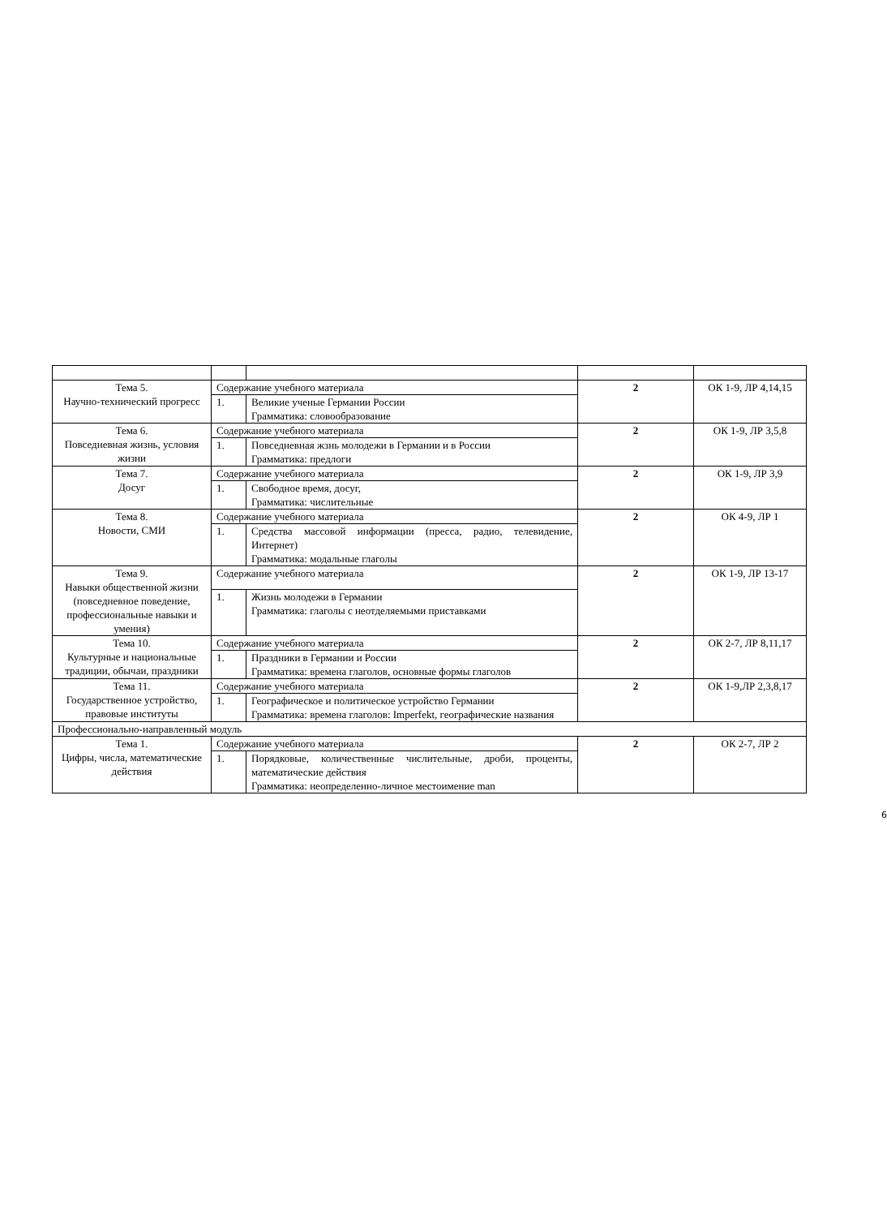| Тема 5. Научно-технический прогресс | Содержание учебного материала | | 2 | ОК 1-9, ЛР 4,14,15 |
| | 1. | Великие ученые Германии России Грамматика: словообразование | | |
| Тема 6. Повседневная жизнь, условия жизни | Содержание учебного материала | | 2 | ОК 1-9, ЛР 3,5,8 |
| | 1. | Повседневная жзнь молодежи в Германии и в России Грамматика: предлоги | | |
| Тема 7. Досуг | Содержание учебного материала | | 2 | ОК 1-9, ЛР 3,9 |
| | 1. | Свободное время, досуг, Грамматика: числительные | | |
| Тема 8. Новости, СМИ | Содержание учебного материала | | 2 | ОК 4-9, ЛР 1 |
| | 1. | Средства массовой информации (пресса, радио, телевидение, Интернет) Грамматика: модальные глаголы | | |
| Тема 9. Навыки общественной жизни (повседневное поведение, профессиональные навыки и умения) | Содержание учебного материала | | 2 | ОК 1-9, ЛР 13-17 |
| | 1. | Жизнь молодежи в Германии Грамматика: глаголы с неотделяемыми приставками | | |
| Тема 10. Культурные и национальные традиции, обычаи, праздники | Содержание учебного материала | | 2 | ОК 2-7, ЛР 8,11,17 |
| | 1. | Праздники в Германии и России Грамматика: времена глаголов, основные формы глаголов | | |
| Тема 11. Государственное устройство, правовые институты | Содержание учебного материала | | 2 | ОК 1-9,ЛР 2,3,8,17 |
| | 1. | Географическое и политическое устройство Германии Грамматика: времена глаголов: Imperfekt, географические названия | | |
| Профессионально-направленный модуль | | | | |
| Тема 1. Цифры, числа, математические действия | Содержание учебного материала | | 2 | ОК 2-7, ЛР 2 |
| | 1. | Порядковые, количественные числительные, дроби, проценты, математические действия Грамматика: неопределенно-личное местоимение man | | |
6